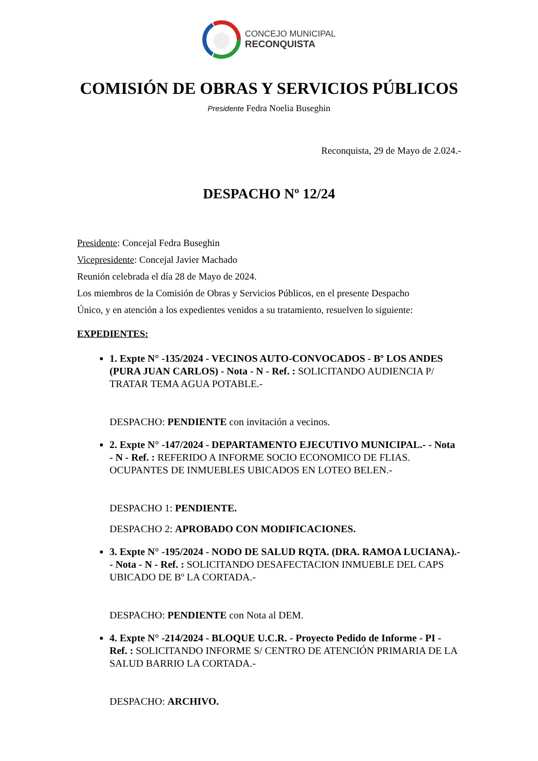CONCEJO MUNICIPAL
RECONQUISTA
COMISIÓN DE OBRAS Y SERVICIOS PÚBLICOS
Presidente Fedra Noelia Buseghin
Reconquista, 29 de Mayo de 2.024.-
DESPACHO Nº 12/24
Presidente: Concejal Fedra Buseghin
Vicepresidente: Concejal Javier Machado
Reunión celebrada el día 28 de Mayo de 2024.
Los miembros de la Comisión de Obras y Servicios Públicos, en el presente Despacho
Único, y en atención a los expedientes venidos a su tratamiento, resuelven lo siguiente:
EXPEDIENTES:
1. Expte N° -135/2024 - VECINOS AUTO-CONVOCADOS - Bº LOS ANDES (PURA JUAN CARLOS) - Nota - N - Ref. : SOLICITANDO AUDIENCIA P/ TRATAR TEMA AGUA POTABLE.-
DESPACHO: PENDIENTE con invitación a vecinos.
2. Expte N° -147/2024 - DEPARTAMENTO EJECUTIVO MUNICIPAL.- - Nota - N - Ref. : REFERIDO A INFORME SOCIO ECONOMICO DE FLIAS. OCUPANTES DE INMUEBLES UBICADOS EN LOTEO BELEN.-
DESPACHO 1: PENDIENTE.
DESPACHO 2: APROBADO CON MODIFICACIONES.
3. Expte N° -195/2024 - NODO DE SALUD RQTA. (DRA. RAMOA LUCIANA).- - Nota - N - Ref. : SOLICITANDO DESAFECTACION INMUEBLE DEL CAPS UBICADO DE Bº LA CORTADA.-
DESPACHO: PENDIENTE con Nota al DEM.
4. Expte N° -214/2024 - BLOQUE U.C.R. - Proyecto Pedido de Informe - PI - Ref. : SOLICITANDO INFORME S/ CENTRO DE ATENCIÓN PRIMARIA DE LA SALUD BARRIO LA CORTADA.-
DESPACHO: ARCHIVO.